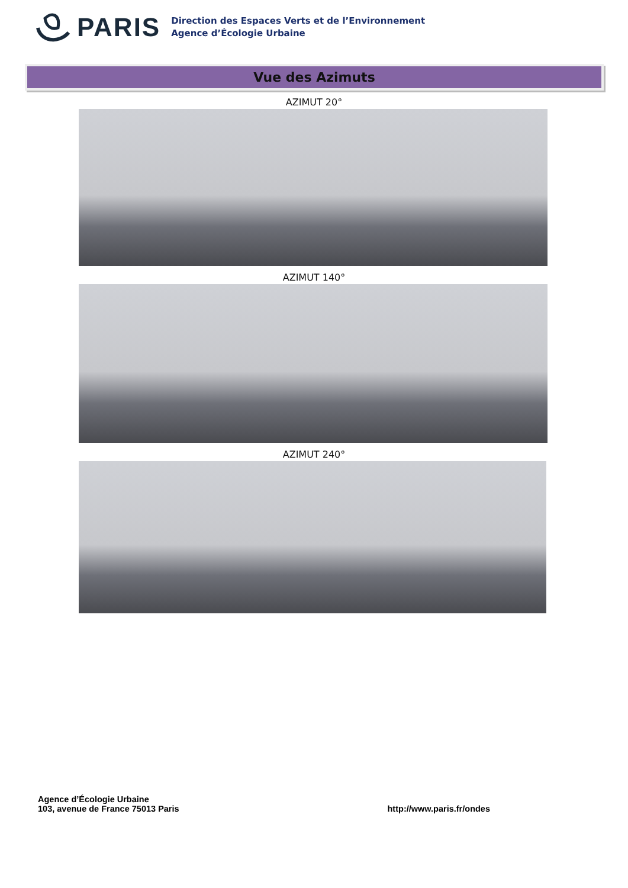PARIS
Direction des Espaces Verts et de l’Environnement
Agence d’Écologie Urbaine
Vue des Azimuts
AZIMUT 20°
AZIMUT 140°
AZIMUT 240°
Agence d’Écologie Urbaine
103, avenue de France 75013 Paris
http://www.paris.fr/ondes